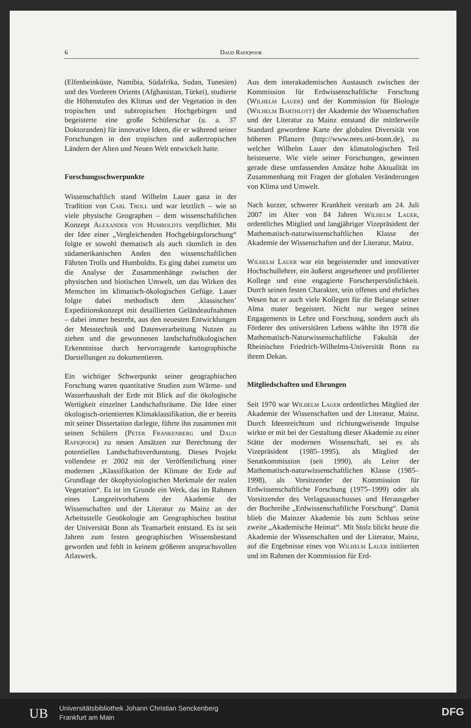6 Daud Rafiqpoor
(Elfenbeinküste, Namibia, Südafrika, Sudan, Tunesien) und des Vorderen Orients (Afghanistan, Türkei), studierte die Höhenstufen des Klimas und der Vegetation in den tropischen und subtropischen Hochgebirgen und begeisterte eine große Schülerschar (u. a. 37 Doktoranden) für innovative Ideen, die er während seiner Forschungen in den tropischen und außertropischen Ländern der Alten und Neuen Welt entwickelt hatte.
Forschungsschwerpunkte
Wissenschaftlich stand Wilhelm Lauer ganz in der Tradition von Carl Troll und war letztlich – wie so viele physische Geographen – dem wissenschaftlichen Konzept Alexander von Humboldts verpflichtet. Mit der Idee einer „Vergleichenden Hochgebirgsforschung“ folgte er sowohl thematisch als auch räumlich in den südamerikanischen Anden den wissenschaftlichen Fährten Trolls und Humboldts. Es ging dabei zumeist um die Analyse der Zusammenhänge zwischen der physischen und biotischen Umwelt, um das Wirken des Menschen im klimatisch-ökologischen Gefüge. Lauer folgte dabei methodisch dem ‚klassischen’ Expeditionskonzept mit detaillierten Geländeaufnahmen – dabei immer bestrebt, aus den neuesten Entwicklungen der Messtechnik und Datenverarbeitung Nutzen zu ziehen und die gewonnenen landschaftsökologischen Erkenntnisse durch hervorragende kartographische Darstellungen zu dokumentieren.
Ein wichtiger Schwerpunkt seiner geographischen Forschung waren quantitative Studien zum Wärme- und Wasserhaushalt der Erde mit Blick auf die ökologische Wertigkeit einzelner Landschaftsräume. Die Idee einer ökologisch-orientierten Klimaklassifikation, die er bereits mit seiner Dissertation darlegte, führte ihn zusammen mit seinen Schülern (Peter Frankenberg und Daud Rafiqpoor) zu neuen Ansätzen zur Berechnung der potentiellen Landschaftsverdunstung. Dieses Projekt vollendete er 2002 mit der Veröffentlichung einer modernen „Klassifikation der Klimate der Erde auf Grundlage der ökophysiologischen Merkmale der realen Vegetation“. Es ist im Grunde ein Werk, das im Rahmen eines Langzeitvorhabens der Akademie der Wissenschaften und der Literatur zu Mainz an der Arbeitsstelle Geoökologie am Geographischen Institut der Universität Bonn als Teamarbeit entstand. Es ist seit Jahren zum festen geographischen Wissensbestand geworden und fehlt in keinem größeren anspruchsvollen Atlaswerk.
Aus dem interakademischen Austausch zwischen der Kommission für Erdwissenschaftliche Forschung (Wilhelm Lauer) und der Kommission für Biologie (Wilhelm Barthlott) der Akademie der Wissenschaften und der Literatur zu Mainz entstand die mittlerweile Standard gewordene Karte der globalen Diversität von höheren Pflanzen (http://www.nees.uni-bonn.de), zu welcher Wilhelm Lauer den klimatologischen Teil beisteuerte. Wie viele seiner Forschungen, gewinnen gerade diese umfassenden Ansätze hohe Aktualität im Zusammenhang mit Fragen der globalen Veränderungen von Klima und Umwelt.
Nach kurzer, schwerer Krankheit verstarb am 24. Juli 2007 im Alter von 84 Jahren Wilhelm Lauer, ordentliches Mitglied und langjähriger Vizepräsident der Mathematisch-naturwissenschaftlichen Klasse der Akademie der Wissenschaften und der Literatur, Mainz.
Wilhelm Lauer war ein begeisternder und innovativer Hochschullehrer, ein äußerst angesehener und profilierter Kollege und eine engagierte Forscherpersönlichkeit. Durch seinen festen Charakter, sein offenes und ehrliches Wesen hat er auch viele Kollegen für die Belange seiner Alma mater begeistert. Nicht nur wegen seines Engagements in Lehre und Forschung, sondern auch als Förderer des universitären Lebens wählte ihn 1978 die Mathematisch-Naturwissenschaftliche Fakultät der Rheinischen Friedrich-Wilhelms-Universität Bonn zu ihrem Dekan.
Mitgliedschaften und Ehrungen
Seit 1970 war Wilhelm Lauer ordentliches Mitglied der Akademie der Wissenschaften und der Literatur, Mainz. Durch Ideenreichtum und richtungweisende Impulse wirkte er mit bei der Gestaltung dieser Akademie zu einer Stätte der modernen Wissenschaft, sei es als Vizepräsident (1985–1995), als Mitglied der Senatkommission (seit 1990), als Leiter der Mathematisch-naturwissenschaftlichen Klasse (1985–1998), als Vorsitzender der Kommission für Erdwissenschaftliche Forschung (1975–1999) oder als Vorsitzender des Verlagsausschusses und Herausgeber der Buchreihe „Erdwissenschaftliche Forschung“. Damit blieb die Mainzer Akademie bis zum Schluss seine zweite „Akademische Heimat“. Mit Stolz blickt heute die Akademie der Wissenschaften und der Literatur, Mainz, auf die Ergebnisse eines von Wilhelm Lauer initiierten und im Rahmen der Kommission für Erd-
UB
Universitätsbibliothek Johann Christian Senckenberg
Frankfurt am Main
DFG